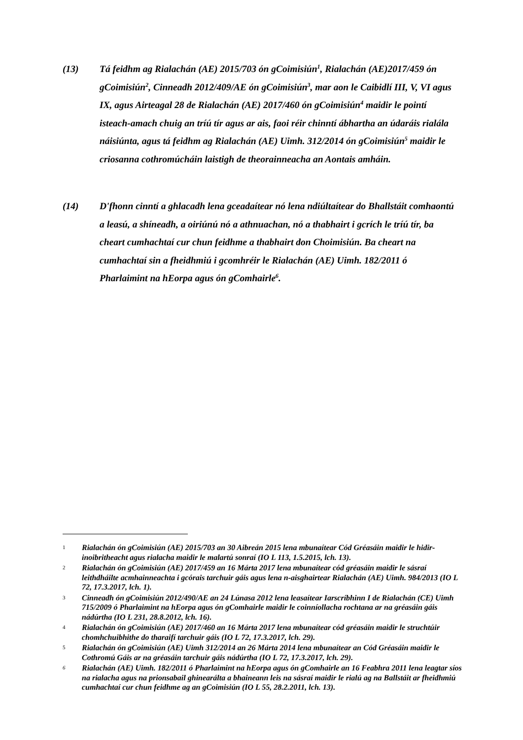(13) Tá feidhm ag Rialachán (AE) 2015/703 ón gCoimisiún<sup>1</sup>, Rialachán (AE)2017/459 ón gCoimisiún<sup>2</sup>, Cinneadh 2012/409/AE ón gCoimisiún<sup>3</sup>, mar aon le Caibidlí III, V, VI agus IX, agus Airteagal 28 de Rialachán (AE) 2017/460 ón gCoimisiún<sup>4</sup> maidir le pointí isteach-amach chuig an tríú tír agus ar ais, faoi réir chinntí ábhartha an údaráis rialála náisiúnta, agus tá feidhm ag Rialachán (AE) Uimh. 312/2014 ón gCoimisiún<sup>5</sup> maidir le criosanna cothromúcháin laistigh de theorainneacha an Aontais amháin.
(14) D'fhonn cinntí a ghlacadh lena gceadaítear nó lena ndiúltaítear do Bhallstáit comhaontú a leasú, a shíneadh, a oiriúnú nó a athnuachan, nó a thabhairt i gcrích le tríú tír, ba cheart cumhachtaí cur chun feidhme a thabhairt don Choimisiún. Ba cheart na cumhachtaí sin a fheidhmiú i gcomhréir le Rialachán (AE) Uimh. 182/2011 ó Pharlaimint na hEorpa agus ón gComhairle<sup>6</sup>.
1
Rialachán ón gCoimisiún (AE) 2015/703 an 30 Aibreán 2015 lena mbunaítear Cód Gréasáin maidir le hidir-inoibritheacht agus rialacha maidir le malartú sonraí (IO L 113, 1.5.2015, lch. 13).
2
Rialachán ón gCoimisiún (AE) 2017/459 an 16 Márta 2017 lena mbunaítear cód gréasáin maidir le sásraí leithdháilte acmhainneachta i gcórais tarchuir gáis agus lena n-aisghairtear Rialachán (AE) Uimh. 984/2013 (IO L 72, 17.3.2017, lch. 1).
3
Cinneadh ón gCoimisiún 2012/490/AE an 24 Lúnasa 2012 lena leasaítear Iarscríbhinn I de Rialachán (CE) Uimh 715/2009 ó Pharlaimint na hEorpa agus ón gComhairle maidir le coinníollacha rochtana ar na gréasáin gáis nádúrtha (IO L 231, 28.8.2012, lch. 16).
4
Rialachán ón gCoimisiún (AE) 2017/460 an 16 Márta 2017 lena mbunaítear cód gréasáin maidir le struchtúir chomhchuibhithe do tharaifí tarchuir gáis (IO L 72, 17.3.2017, lch. 29).
5
Rialachán ón gCoimisiún (AE) Uimh 312/2014 an 26 Márta 2014 lena mbunaítear an Cód Gréasáin maidir le Cothromú Gáis ar na gréasáin tarchuir gáis nádúrtha (IO L 72, 17.3.2017, lch. 29).
6
Rialachán (AE) Uimh. 182/2011 ó Pharlaimint na hEorpa agus ón gComhairle an 16 Feabhra 2011 lena leagtar síos na rialacha agus na prionsabail ghinearálta a bhaineann leis na sásraí maidir le rialú ag na Ballstáit ar fheidhmiú cumhachtaí cur chun feidhme ag an gCoimisiún (IO L 55, 28.2.2011, lch. 13).